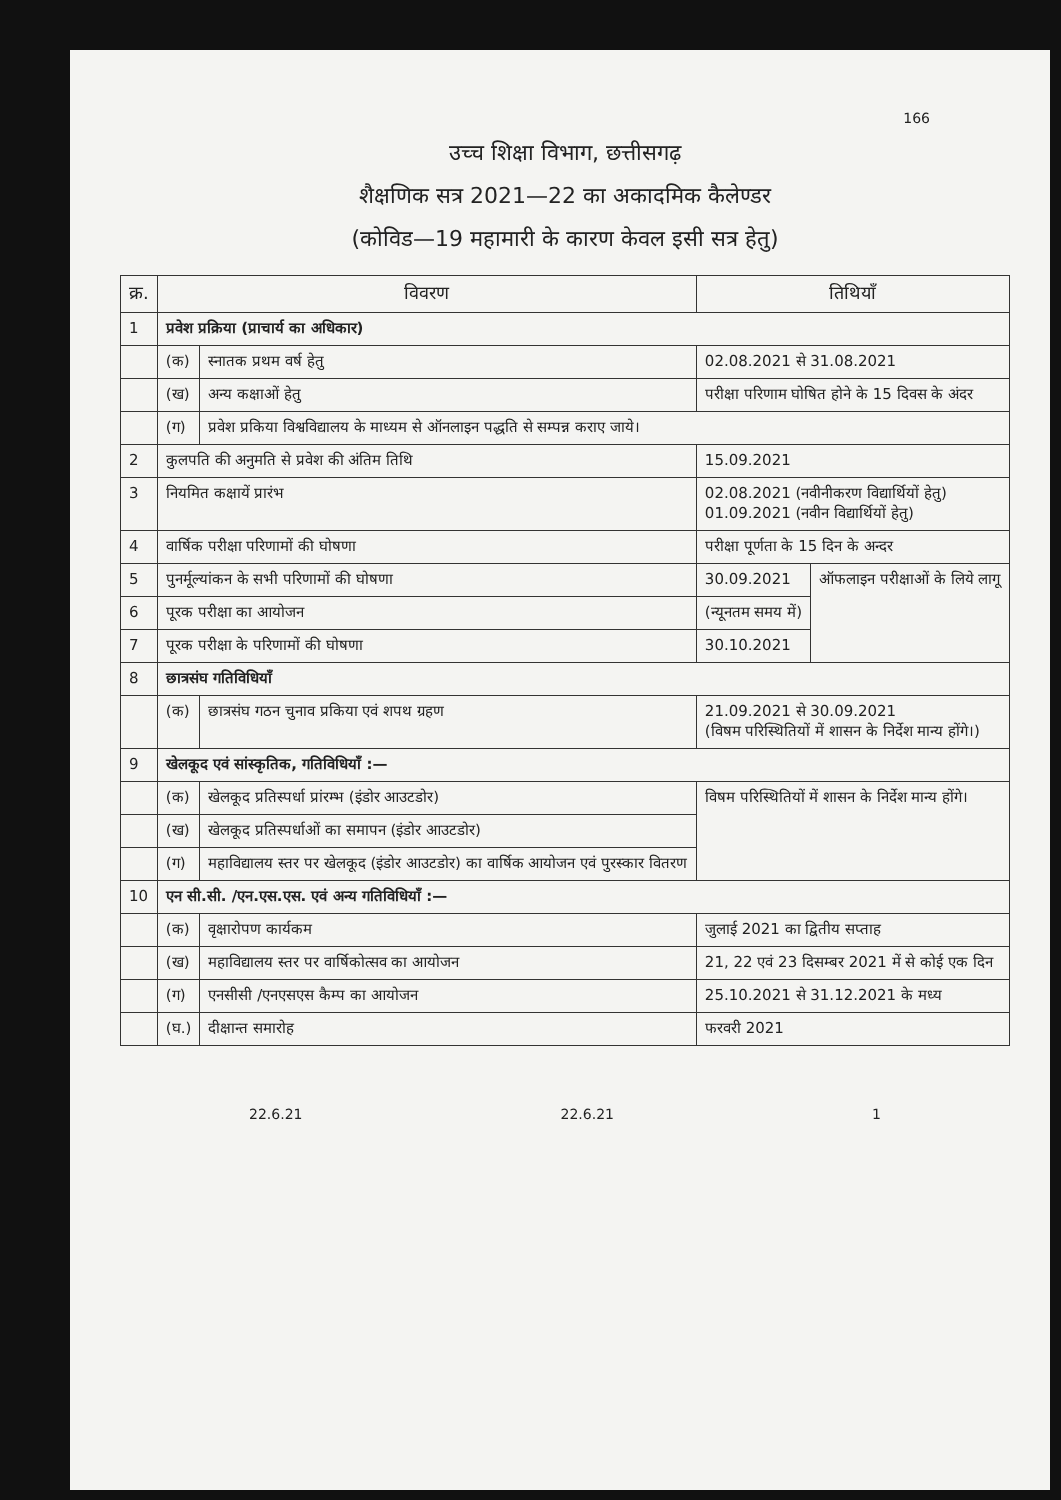166
उच्च शिक्षा विभाग, छत्तीसगढ़
शैक्षणिक सत्र 2021—22 का अकादमिक कैलेण्डर
(कोविड—19 महामारी के कारण केवल इसी सत्र हेतु)
| क्र. | विवरण | | तिथियाँ | |
| --- | --- | --- | --- | --- |
| 1 | प्रवेश प्रक्रिया (प्राचार्य का अधिकार) | | | |
| | (क) | स्नातक प्रथम वर्ष हेतु | 02.08.2021 से 31.08.2021 | |
| | (ख) | अन्य कक्षाओं हेतु | परीक्षा परिणाम घोषित होने के 15 दिवस के अंदर | |
| | (ग) | प्रवेश प्रकिया विश्वविद्यालय के माध्यम से ऑनलाइन पद्धति से सम्पन्न कराए जाये। | | |
| 2 | कुलपति की अनुमति से प्रवेश की अंतिम तिथि | | 15.09.2021 | |
| 3 | नियमित कक्षायें प्रारंभ | | 02.08.2021 (नवीनीकरण विद्यार्थियों हेतु) 01.09.2021 (नवीन विद्यार्थियों हेतु) | |
| 4 | वार्षिक परीक्षा परिणामों की घोषणा | | परीक्षा पूर्णता के 15 दिन के अन्दर | |
| 5 | पुनर्मूल्यांकन के सभी परिणामों की घोषणा | | 30.09.2021 | ऑफलाइन परीक्षाओं के लिये लागू |
| 6 | पूरक परीक्षा का आयोजन | | (न्यूनतम समय में) | |
| 7 | पूरक परीक्षा के परिणामों की घोषणा | | 30.10.2021 | |
| 8 | छात्रसंघ गतिविधियाँ | | | |
| | (क) | छात्रसंघ गठन चुनाव प्रकिया एवं शपथ ग्रहण | 21.09.2021 से 30.09.2021 (विषम परिस्थितियों में शासन के निर्देश मान्य होंगे।) | |
| 9 | खेलकूद एवं सांस्कृतिक, गतिविधियॉं :— | | | |
| | (क) | खेलकूद प्रतिस्पर्धा प्रांरम्भ (इंडोर आउटडोर) | विषम परिस्थितियों में शासन के निर्देश मान्य होंगे। | |
| | (ख) | खेलकूद प्रतिस्पर्धाओं का समापन (इंडोर आउटडोर) | | |
| | (ग) | महाविद्यालय स्तर पर खेलकूद (इंडोर आउटडोर) का वार्षिक आयोजन एवं पुरस्कार वितरण | | |
| 10 | एन सी.सी. /एन.एस.एस. एवं अन्य गतिविधियॉं :— | | | |
| | (क) | वृक्षारोपण कार्यकम | जुलाई 2021 का द्वितीय सप्ताह | |
| | (ख) | महाविद्यालय स्तर पर वार्षिकोत्सव का आयोजन | 21, 22 एवं 23 दिसम्बर 2021 में से कोई एक दिन | |
| | (ग) | एनसीसी /एनएसएस कैम्प का आयोजन | 25.10.2021 से 31.12.2021 के मध्य | |
| | (घ.) | दीक्षान्त समारोह | फरवरी 2021 | |
22.6.21 22.6.21 1